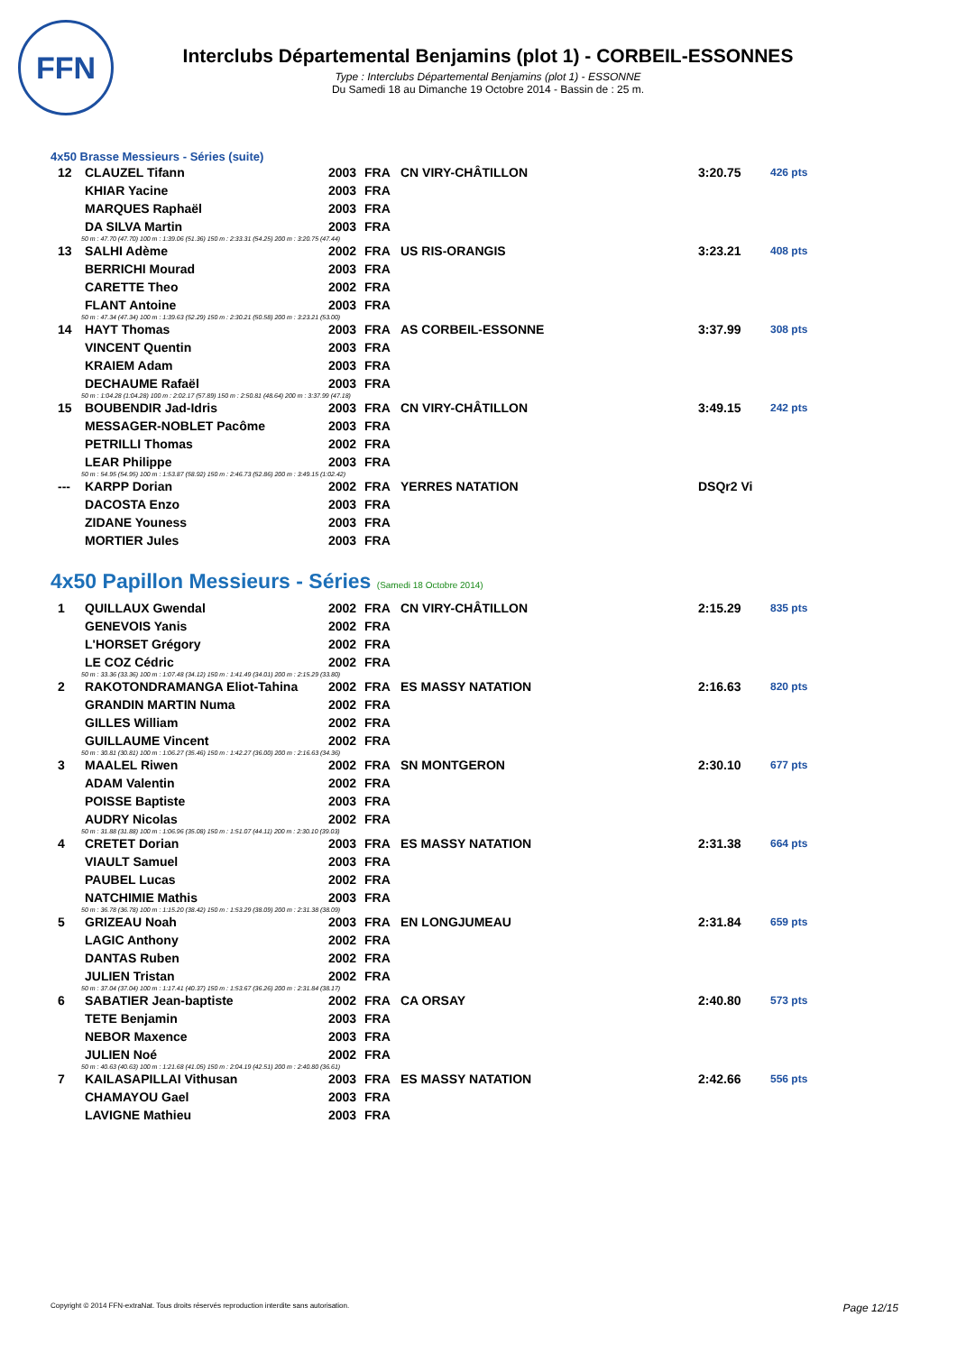FFN
Interclubs Départemental Benjamins (plot 1) - CORBEIL-ESSONNES
Type : Interclubs Départemental Benjamins (plot 1) - ESSONNE
Du Samedi 18 au Dimanche 19 Octobre 2014 - Bassin de : 25 m.
4x50 Brasse Messieurs - Séries (suite)
| 12 | CLAUZEL Tifann | 2003 | FRA | CN VIRY-CHÂTILLON | 3:20.75 | 426 pts |
| | KHIAR Yacine | 2003 | FRA | | | |
| | MARQUES Raphaël | 2003 | FRA | | | |
| | DA SILVA Martin | 2003 | FRA | | | |
| 50 m : 47.70 (47.70) 100 m : 1:39.06 (51.36) 150 m : 2:33.31 (54.25) 200 m : 3:20.75 (47.44) | | | | | | |
| 13 | SALHI Adème | 2002 | FRA | US RIS-ORANGIS | 3:23.21 | 408 pts |
| | BERRICHI Mourad | 2003 | FRA | | | |
| | CARETTE Theo | 2002 | FRA | | | |
| | FLANT Antoine | 2003 | FRA | | | |
| 50 m : 47.34 (47.34) 100 m : 1:39.63 (52.29) 150 m : 2:30.21 (50.58) 200 m : 3:23.21 (53.00) | | | | | | |
| 14 | HAYT Thomas | 2003 | FRA | AS CORBEIL-ESSONNE | 3:37.99 | 308 pts |
| | VINCENT Quentin | 2003 | FRA | | | |
| | KRAIEM Adam | 2003 | FRA | | | |
| | DECHAUME Rafaël | 2003 | FRA | | | |
| 50 m : 1:04.28 (1:04.28) 100 m : 2:02.17 (57.89) 150 m : 2:50.81 (48.64) 200 m : 3:37.99 (47.18) | | | | | | |
| 15 | BOUBENDIR Jad-Idris | 2003 | FRA | CN VIRY-CHÂTILLON | 3:49.15 | 242 pts |
| | MESSAGER-NOBLET Pacôme | 2003 | FRA | | | |
| | PETRILLI Thomas | 2002 | FRA | | | |
| | LEAR Philippe | 2003 | FRA | | | |
| 50 m : 54.95 (54.95) 100 m : 1:53.87 (58.92) 150 m : 2:46.73 (52.86) 200 m : 3:49.15 (1:02.42) | | | | | | |
| --- | KARPP Dorian | 2002 | FRA | YERRES NATATION | DSQr2 Vi | |
| | DACOSTA Enzo | 2003 | FRA | | | |
| | ZIDANE Youness | 2003 | FRA | | | |
| | MORTIER Jules | 2003 | FRA | | | |
4x50 Papillon Messieurs - Séries (Samedi 18 Octobre 2014)
| 1 | QUILLAUX Gwendal | 2002 | FRA | CN VIRY-CHÂTILLON | 2:15.29 | 835 pts |
| | GENEVOIS Yanis | 2002 | FRA | | | |
| | L'HORSET Grégory | 2002 | FRA | | | |
| | LE COZ Cédric | 2002 | FRA | | | |
| 50 m : 33.36 (33.36) 100 m : 1:07.48 (34.12) 150 m : 1:41.49 (34.01) 200 m : 2:15.29 (33.80) | | | | | | |
| 2 | RAKOTONDRAMANGA Eliot-Tahina | 2002 | FRA | ES MASSY NATATION | 2:16.63 | 820 pts |
| | GRANDIN MARTIN Numa | 2002 | FRA | | | |
| | GILLES William | 2002 | FRA | | | |
| | GUILLAUME Vincent | 2002 | FRA | | | |
| 50 m : 30.81 (30.81) 100 m : 1:06.27 (35.46) 150 m : 1:42.27 (36.00) 200 m : 2:16.63 (34.36) | | | | | | |
| 3 | MAALEL Riwen | 2002 | FRA | SN MONTGERON | 2:30.10 | 677 pts |
| | ADAM Valentin | 2002 | FRA | | | |
| | POISSE Baptiste | 2003 | FRA | | | |
| | AUDRY Nicolas | 2002 | FRA | | | |
| 50 m : 31.88 (31.88) 100 m : 1:06.96 (35.08) 150 m : 1:51.07 (44.11) 200 m : 2:30.10 (39.03) | | | | | | |
| 4 | CRETET Dorian | 2003 | FRA | ES MASSY NATATION | 2:31.38 | 664 pts |
| | VIAULT Samuel | 2003 | FRA | | | |
| | PAUBEL Lucas | 2002 | FRA | | | |
| | NATCHIMIE Mathis | 2003 | FRA | | | |
| 50 m : 36.78 (36.78) 100 m : 1:15.20 (38.42) 150 m : 1:53.29 (38.09) 200 m : 2:31.38 (38.09) | | | | | | |
| 5 | GRIZEAU Noah | 2003 | FRA | EN LONGJUMEAU | 2:31.84 | 659 pts |
| | LAGIC Anthony | 2002 | FRA | | | |
| | DANTAS Ruben | 2002 | FRA | | | |
| | JULIEN Tristan | 2002 | FRA | | | |
| 50 m : 37.04 (37.04) 100 m : 1:17.41 (40.37) 150 m : 1:53.67 (36.26) 200 m : 2:31.84 (38.17) | | | | | | |
| 6 | SABATIER Jean-baptiste | 2002 | FRA | CA ORSAY | 2:40.80 | 573 pts |
| | TETE Benjamin | 2003 | FRA | | | |
| | NEBOR Maxence | 2003 | FRA | | | |
| | JULIEN Noé | 2002 | FRA | | | |
| 50 m : 40.63 (40.63) 100 m : 1:21.68 (41.05) 150 m : 2:04.19 (42.51) 200 m : 2:40.80 (36.61) | | | | | | |
| 7 | KAILASAPILLAI Vithusan | 2003 | FRA | ES MASSY NATATION | 2:42.66 | 556 pts |
| | CHAMAYOU Gael | 2003 | FRA | | | |
| | LAVIGNE Mathieu | 2003 | FRA | | | |
Copyright © 2014 FFN-extraNat. Tous droits réservés reproduction interdite sans autorisation. Page 12/15